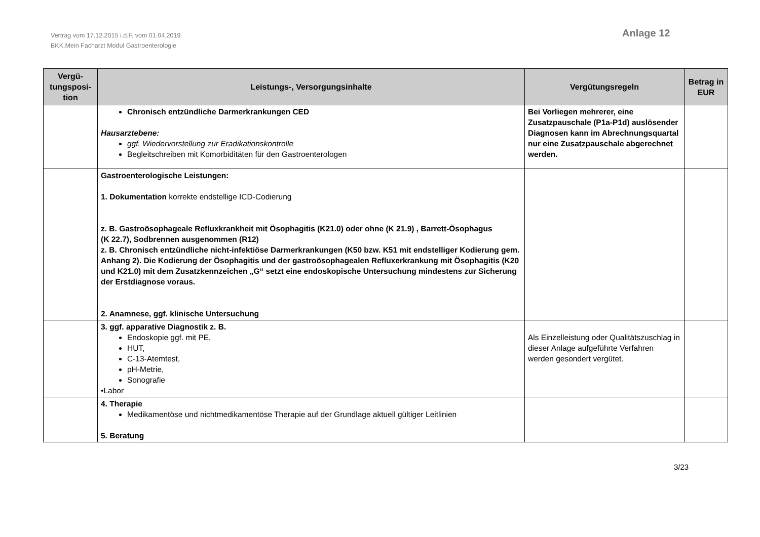Vertrag vom 17.12.2015 i.d.F. vom 01.04.2019
BKK.Mein Facharzt Modul Gastroenterologie
Anlage 12
| Vergü- tungsposi- tion | Leistungs-, Versorgungsinhalte | Vergütungsregeln | Betrag in EUR |
| --- | --- | --- | --- |
| | Chronisch entzündliche Darmerkrankungen CED Hausarztebene: ggf. Wiedervorstellung zur Eradikationskontrolle Begleitschreiben mit Komorbiditäten für den Gastroenterologen | Bei Vorliegen mehrerer, eine Zusatzpauschale (P1a-P1d) auslösender Diagnosen kann im Abrechnungsquartal nur eine Zusatzpauschale abgerechnet werden. | |
| | Gastroenterologische Leistungen: 1. Dokumentation korrekte endstellige ICD-Codierung z. B. Gastroösophageale Refluxkrankheit mit Ösophagitis (K21.0) oder ohne (K 21.9) , Barrett-Ösophagus (K 22.7), Sodbrennen ausgenommen (R12) z. B. Chronisch entzündliche nicht-infektiöse Darmerkrankungen (K50 bzw. K51 mit endstelliger Kodierung gem. Anhang 2). Die Kodierung der Ösophagitis und der gastroösophagealen Refluxerkrankung mit Ösophagitis (K20 und K21.0) mit dem Zusatzkennzeichen „G“ setzt eine endoskopische Untersuchung mindestens zur Sicherung der Erstdiagnose voraus. 2. Anamnese, ggf. klinische Untersuchung | | |
| | 3. ggf. apparative Diagnostik z. B. Endoskopie ggf. mit PE, HUT, C-13-Atemtest, pH-Metrie, Sonografie •Labor | Als Einzelleistung oder Qualitätszuschlag in dieser Anlage aufgeführte Verfahren werden gesondert vergütet. | |
| | 4. Therapie Medikamentöse und nichtmedikamentöse Therapie auf der Grundlage aktuell gültiger Leitlinien 5. Beratung | | |
3/23